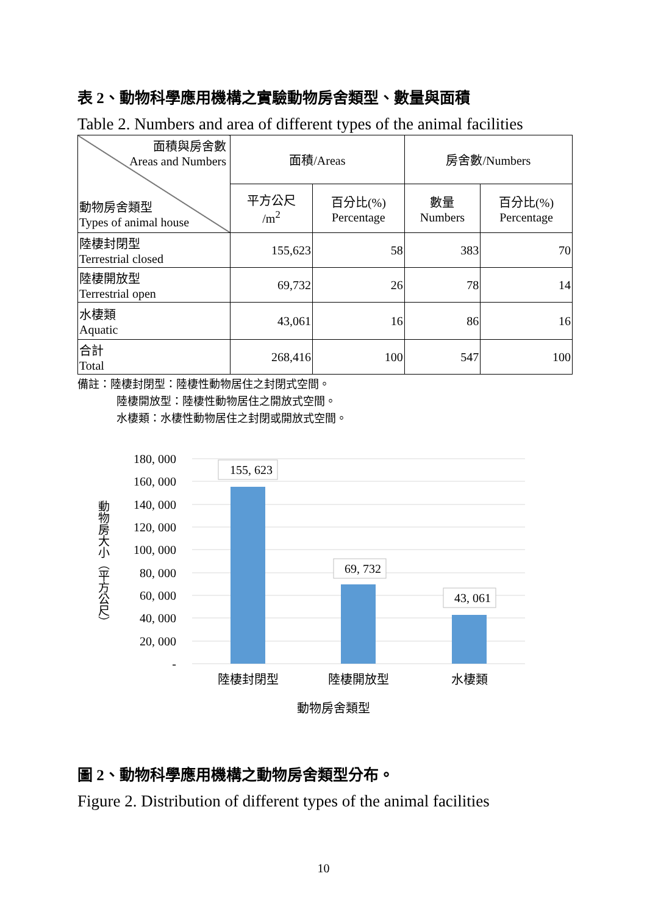表 2、動物科學應用機構之實驗動物房舍類型、數量與面積
Table 2. Numbers and area of different types of the animal facilities
| 面積與房舍數 Areas and Numbers 動物房舍類型 Types of animal house | 面積/Areas | | 房舍數/Numbers | |
| --- | --- | --- | --- | --- |
| | 平方公尺 /m<sup>2</sup> | 百分比(%) Percentage | 數量 Numbers | 百分比(%) Percentage |
| 陸棲封閉型 Terrestrial closed | 155,623 | 58 | 383 | 70 |
| 陸棲開放型 Terrestrial open | 69,732 | 26 | 78 | 14 |
| 水棲類 Aquatic | 43,061 | 16 | 86 | 16 |
| 合計 Total | 268,416 | 100 | 547 | 100 |
備註：陸棲封閉型：陸棲性動物居住之封閉式空間。
陸棲開放型：陸棲性動物居住之開放式空間。
水棲類：水棲性動物居住之封閉或開放式空間。
180, 000
160, 000
140, 000
120, 000
100, 000
80, 000
60, 000
40, 000
20, 000
-
155, 623
69, 732
43, 061
陸棲封閉型
陸棲開放型
水棲類
動物房舍類型
動物房大小（平方公尺）
圖 2、動物科學應用機構之動物房舍類型分布。
Figure 2. Distribution of different types of the animal facilities
10